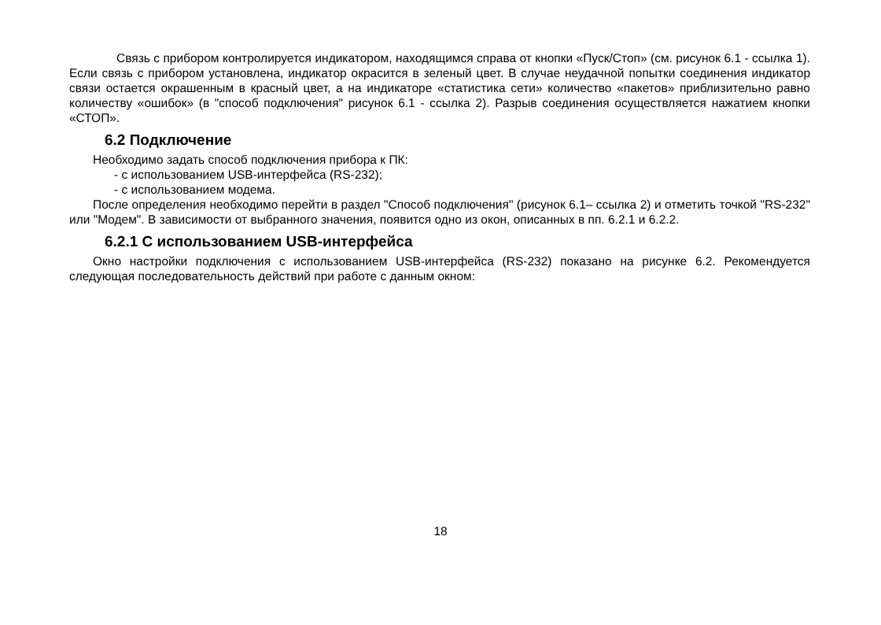Связь с прибором контролируется индикатором, находящимся справа от кнопки «Пуск/Стоп» (см. рисунок 6.1 - ссылка 1). Если связь с прибором установлена, индикатор окрасится в зеленый цвет. В случае неудачной попытки соединения индикатор связи остается окрашенным в красный цвет, а на индикаторе «статистика сети» количество «пакетов» приблизительно равно количеству «ошибок» (в "способ подключения" рисунок 6.1 - ссылка 2). Разрыв соединения осуществляется нажатием кнопки «СТОП».
6.2 Подключение
Необходимо задать способ подключения прибора к ПК:
- с использованием USB-интерфейса (RS-232);
- с использованием модема.
После определения необходимо перейти в раздел "Способ подключения" (рисунок 6.1– ссылка 2) и отметить точкой "RS-232" или "Модем". В зависимости от выбранного значения, появится одно из окон, описанных в пп. 6.2.1 и 6.2.2.
6.2.1 С использованием USB-интерфейса
Окно настройки подключения с использованием USB-интерфейса (RS-232) показано на рисунке 6.2. Рекомендуется следующая последовательность действий при работе с данным окном:
18